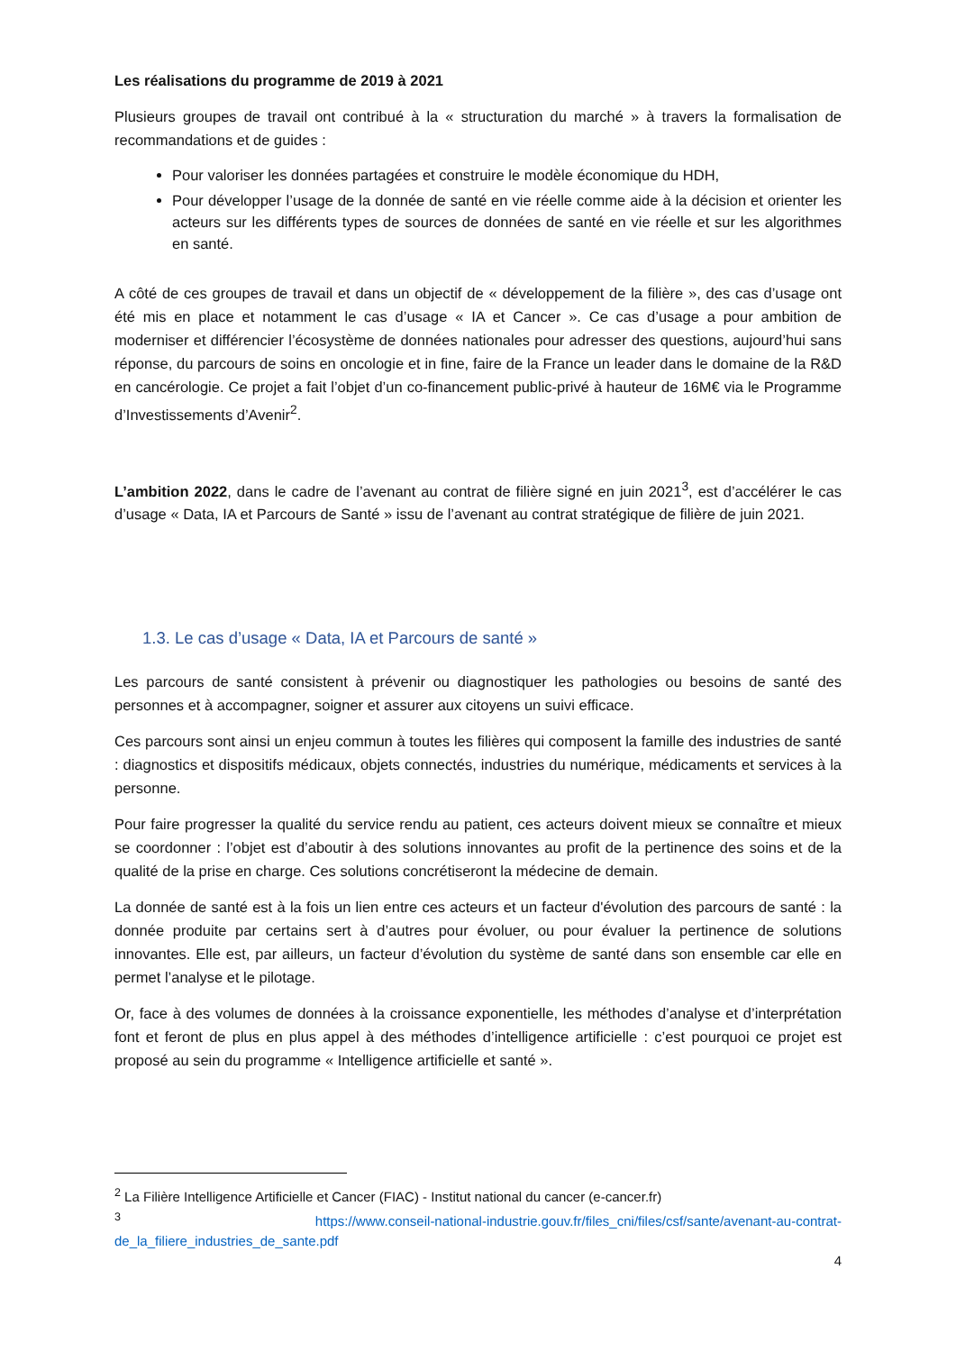Les réalisations du programme de 2019 à 2021
Plusieurs groupes de travail ont contribué à la « structuration du marché » à travers la formalisation de recommandations et de guides :
Pour valoriser les données partagées et construire le modèle économique du HDH,
Pour développer l’usage de la donnée de santé en vie réelle comme aide à la décision et orienter les acteurs sur les différents types de sources de données de santé en vie réelle et sur les algorithmes en santé.
A côté de ces groupes de travail et dans un objectif de « développement de la filière », des cas d’usage ont été mis en place et notamment le cas d’usage « IA et Cancer ». Ce cas d’usage a pour ambition de moderniser et différencier l’écosystème de données nationales pour adresser des questions, aujourd’hui sans réponse, du parcours de soins en oncologie et in fine, faire de la France un leader dans le domaine de la R&D en cancérologie. Ce projet a fait l’objet d’un co-financement public-privé à hauteur de 16M€ via le Programme d’Investissements d’Avenir<sup>2</sup>.
L’ambition 2022, dans le cadre de l’avenant au contrat de filière signé en juin 2021<sup>3</sup>, est d’accélérer le cas d’usage « Data, IA et Parcours de Santé » issu de l’avenant au contrat stratégique de filière de juin 2021.
1.3. Le cas d’usage « Data, IA et Parcours de santé »
Les parcours de santé consistent à prévenir ou diagnostiquer les pathologies ou besoins de santé des personnes et à accompagner, soigner et assurer aux citoyens un suivi efficace.
Ces parcours sont ainsi un enjeu commun à toutes les filières qui composent la famille des industries de santé : diagnostics et dispositifs médicaux, objets connectés, industries du numérique, médicaments et services à la personne.
Pour faire progresser la qualité du service rendu au patient, ces acteurs doivent mieux se connaître et mieux se coordonner : l’objet est d’aboutir à des solutions innovantes au profit de la pertinence des soins et de la qualité de la prise en charge. Ces solutions concrétiseront la médecine de demain.
La donnée de santé est à la fois un lien entre ces acteurs et un facteur d'évolution des parcours de santé : la donnée produite par certains sert à d’autres pour évoluer, ou pour évaluer la pertinence de solutions innovantes. Elle est, par ailleurs, un facteur d’évolution du système de santé dans son ensemble car elle en permet l’analyse et le pilotage.
Or, face à des volumes de données à la croissance exponentielle, les méthodes d’analyse et d’interprétation font et feront de plus en plus appel à des méthodes d’intelligence artificielle : c’est pourquoi ce projet est proposé au sein du programme « Intelligence artificielle et santé ».
<sup>2</sup> La Filière Intelligence Artificielle et Cancer (FIAC) - Institut national du cancer (e-cancer.fr)
<sup>3</sup> https://www.conseil-national-industrie.gouv.fr/files_cni/files/csf/sante/avenant-au-contrat-de_la_filiere_industries_de_sante.pdf
4